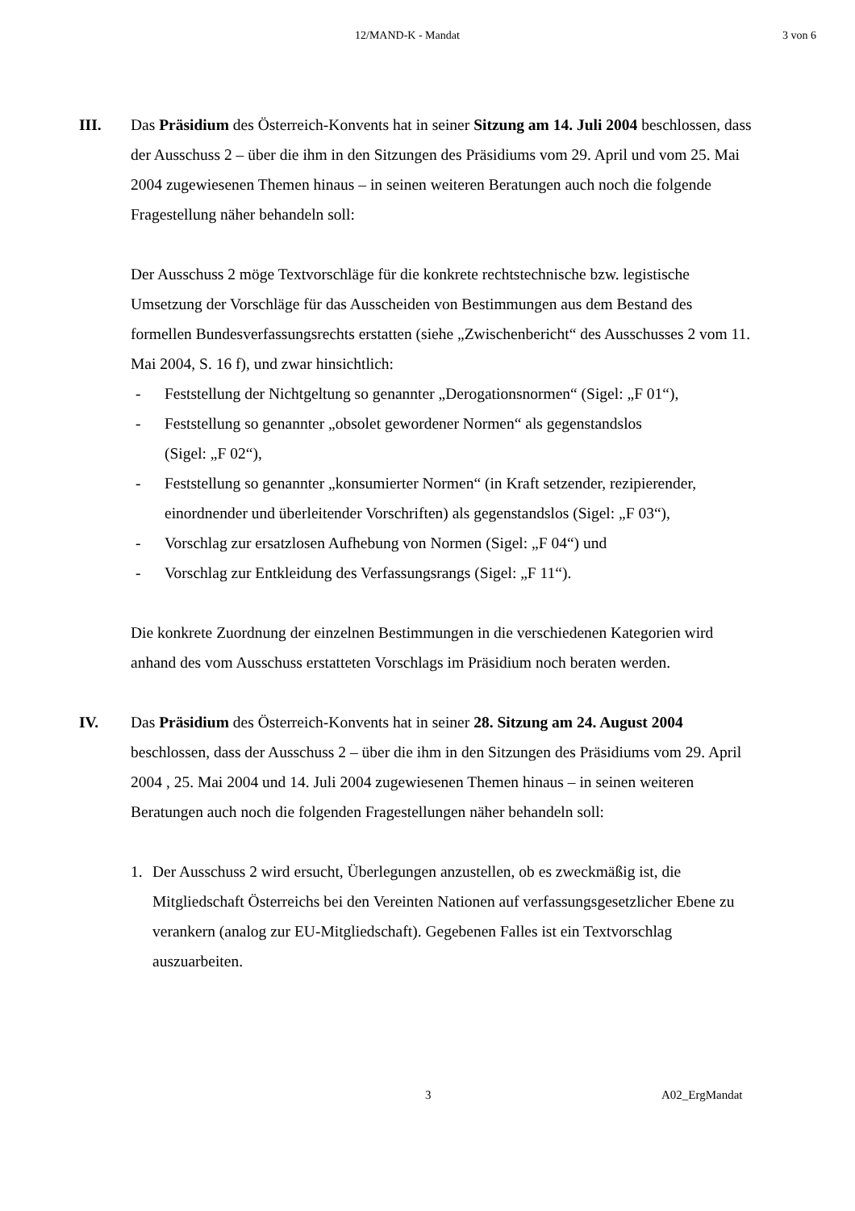12/MAND-K - Mandat 3 von 6
III. Das Präsidium des Österreich-Konvents hat in seiner Sitzung am 14. Juli 2004 beschlossen, dass der Ausschuss 2 – über die ihm in den Sitzungen des Präsidiums vom 29. April und vom 25. Mai 2004 zugewiesenen Themen hinaus – in seinen weiteren Beratungen auch noch die folgende Fragestellung näher behandeln soll:
Der Ausschuss 2 möge Textvorschläge für die konkrete rechtstechnische bzw. legistische Umsetzung der Vorschläge für das Ausscheiden von Bestimmungen aus dem Bestand des formellen Bundesverfassungsrechts erstatten (siehe „Zwischenbericht“ des Ausschusses 2 vom 11. Mai 2004, S. 16 f), und zwar hinsichtlich:
- Feststellung der Nichtgeltung so genannter „Derogationsnormen“ (Sigel: „F 01“),
- Feststellung so genannter „obsolet gewordener Normen“ als gegenstandslos
(Sigel: „F 02“),
- Feststellung so genannter „konsumierter Normen“ (in Kraft setzender, rezipierender, einordnender und überleitender Vorschriften) als gegenstandslos (Sigel: „F 03“),
- Vorschlag zur ersatzlosen Aufhebung von Normen (Sigel: „F 04“) und
- Vorschlag zur Entkleidung des Verfassungsrangs (Sigel: „F 11“).
Die konkrete Zuordnung der einzelnen Bestimmungen in die verschiedenen Kategorien wird anhand des vom Ausschuss erstatteten Vorschlags im Präsidium noch beraten werden.
IV. Das Präsidium des Österreich-Konvents hat in seiner 28. Sitzung am 24. August 2004 beschlossen, dass der Ausschuss 2 – über die ihm in den Sitzungen des Präsidiums vom 29. April 2004 , 25. Mai 2004 und 14. Juli 2004 zugewiesenen Themen hinaus – in seinen weiteren Beratungen auch noch die folgenden Fragestellungen näher behandeln soll:
1. Der Ausschuss 2 wird ersucht, Überlegungen anzustellen, ob es zweckmäßig ist, die Mitgliedschaft Österreichs bei den Vereinten Nationen auf verfassungsgesetzlicher Ebene zu verankern (analog zur EU-Mitgliedschaft). Gegebenen Falles ist ein Textvorschlag auszuarbeiten.
3 A02_ErgMandat